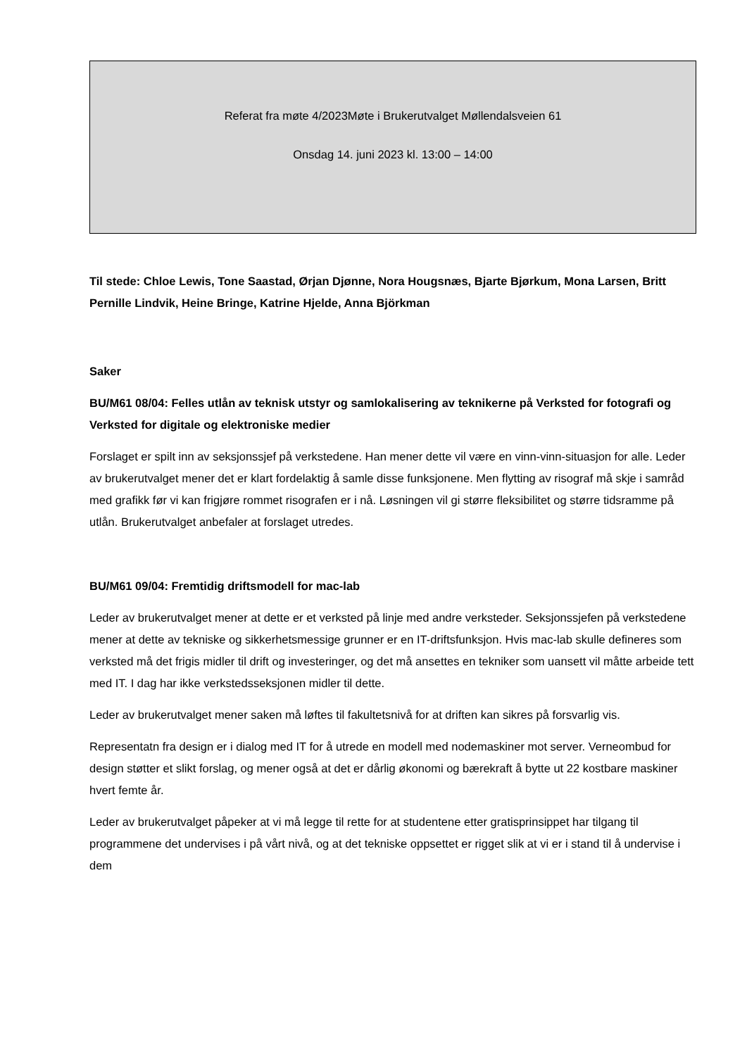Referat fra møte 4/2023Møte i Brukerutvalget Møllendalsveien 61
Onsdag 14. juni 2023 kl. 13:00 – 14:00
Til stede: Chloe Lewis, Tone Saastad, Ørjan Djønne, Nora Hougsnæs, Bjarte Bjørkum, Mona Larsen, Britt Pernille Lindvik, Heine Bringe, Katrine Hjelde, Anna Björkman
Saker
BU/M61 08/04: Felles utlån av teknisk utstyr og samlokalisering av teknikerne på Verksted for fotografi og Verksted for digitale og elektroniske medier
Forslaget er spilt inn av seksjonssjef på verkstedene. Han mener dette vil være en vinn-vinn-situasjon for alle. Leder av brukerutvalget mener det er klart fordelaktig å samle disse funksjonene. Men flytting av risograf må skje i samråd med grafikk før vi kan frigjøre rommet risografen er i nå. Løsningen vil gi større fleksibilitet og større tidsramme på utlån. Brukerutvalget anbefaler at forslaget utredes.
BU/M61 09/04: Fremtidig driftsmodell for mac-lab
Leder av brukerutvalget mener at dette er et verksted på linje med andre verksteder. Seksjonssjefen på verkstedene mener at dette av tekniske og sikkerhetsmessige grunner er en IT-driftsfunksjon. Hvis mac-lab skulle defineres som verksted må det frigis midler til drift og investeringer, og det må ansettes en tekniker som uansett vil måtte arbeide tett med IT. I dag har ikke verkstedsseksjonen midler til dette.
Leder av brukerutvalget mener saken må løftes til fakultetsnivå for at driften kan sikres på forsvarlig vis.
Representatn fra design er i dialog med IT for å utrede en modell med nodemaskiner mot server. Verneombud for design støtter et slikt forslag, og mener også at det er dårlig økonomi og bærekraft å bytte ut 22 kostbare maskiner hvert femte år.
Leder av brukerutvalget påpeker at vi må legge til rette for at studentene etter gratisprinsippet har tilgang til programmene det undervises i på vårt nivå, og at det tekniske oppsettet er rigget slik at vi er i stand til å undervise i dem